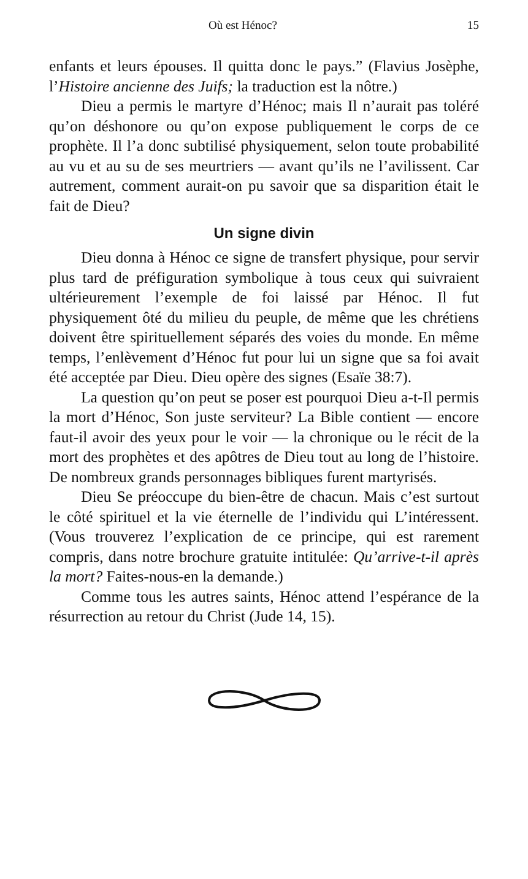Où est Hénoc? 15
enfants et leurs épouses. Il quitta donc le pays.” (Flavius Josèphe, l’Histoire ancienne des Juifs; la traduction est la nôtre.)
Dieu a permis le martyre d’Hénoc; mais Il n’aurait pas toléré qu’on déshonore ou qu’on expose publiquement le corps de ce prophète. Il l’a donc subtilisé physiquement, selon toute probabilité au vu et au su de ses meurtriers — avant qu’ils ne l’avilissent. Car autrement, comment aurait-on pu savoir que sa disparition était le fait de Dieu?
Un signe divin
Dieu donna à Hénoc ce signe de transfert physique, pour servir plus tard de préfiguration symbolique à tous ceux qui suivraient ultérieurement l’exemple de foi laissé par Hénoc. Il fut physiquement ôté du milieu du peuple, de même que les chrétiens doivent être spirituellement séparés des voies du monde. En même temps, l’enlèvement d’Hénoc fut pour lui un signe que sa foi avait été acceptée par Dieu. Dieu opère des signes (Esaïe 38:7).
La question qu’on peut se poser est pourquoi Dieu a-t-Il permis la mort d’Hénoc, Son juste serviteur? La Bible contient — encore faut-il avoir des yeux pour le voir — la chronique ou le récit de la mort des prophètes et des apôtres de Dieu tout au long de l’histoire. De nombreux grands personnages bibliques furent martyrisés.
Dieu Se préoccupe du bien-être de chacun. Mais c’est surtout le côté spirituel et la vie éternelle de l’individu qui L’intéressent. (Vous trouverez l’explication de ce principe, qui est rarement compris, dans notre brochure gratuite intitulée: Qu’arrive-t-il après la mort? Faites-nous-en la demande.)
Comme tous les autres saints, Hénoc attend l’espérance de la résurrection au retour du Christ (Jude 14, 15).